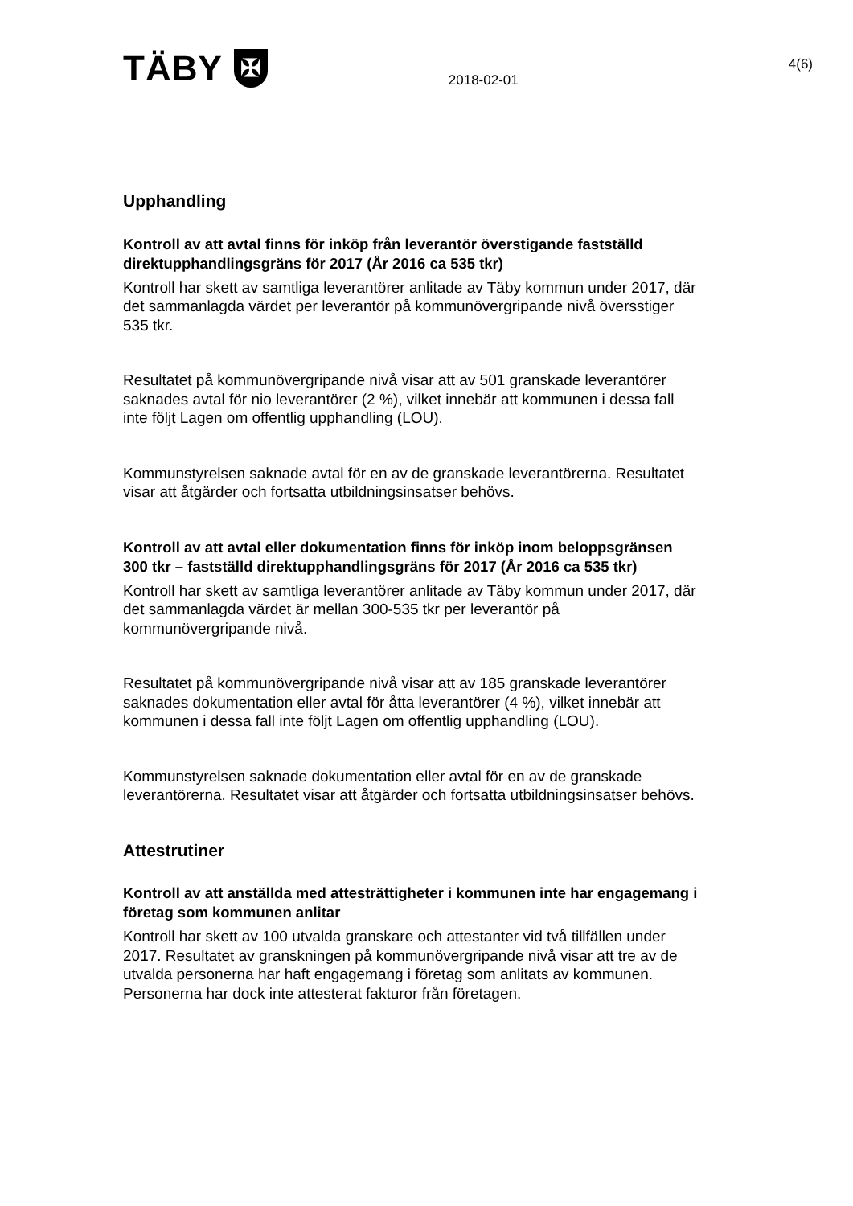TÄBY
✠
2018-02-01
4(6)
Upphandling
Kontroll av att avtal finns för inköp från leverantör överstigande fastställd direktupphandlingsgräns för 2017 (År 2016 ca 535 tkr)
Kontroll har skett av samtliga leverantörer anlitade av Täby kommun under 2017, där det sammanlagda värdet per leverantör på kommunövergripande nivå översstiger 535 tkr.
Resultatet på kommunövergripande nivå visar att av 501 granskade leverantörer saknades avtal för nio leverantörer (2 %), vilket innebär att kommunen i dessa fall inte följt Lagen om offentlig upphandling (LOU).
Kommunstyrelsen saknade avtal för en av de granskade leverantörerna. Resultatet visar att åtgärder och fortsatta utbildningsinsatser behövs.
Kontroll av att avtal eller dokumentation finns för inköp inom beloppsgränsen 300 tkr – fastställd direktupphandlingsgräns för 2017 (År 2016 ca 535 tkr)
Kontroll har skett av samtliga leverantörer anlitade av Täby kommun under 2017, där det sammanlagda värdet är mellan 300-535 tkr per leverantör på kommunövergripande nivå.
Resultatet på kommunövergripande nivå visar att av 185 granskade leverantörer saknades dokumentation eller avtal för åtta leverantörer (4 %), vilket innebär att kommunen i dessa fall inte följt Lagen om offentlig upphandling (LOU).
Kommunstyrelsen saknade dokumentation eller avtal för en av de granskade leverantörerna. Resultatet visar att åtgärder och fortsatta utbildningsinsatser behövs.
Attestrutiner
Kontroll av att anställda med attesträttigheter i kommunen inte har engagemang i företag som kommunen anlitar
Kontroll har skett av 100 utvalda granskare och attestanter vid två tillfällen under 2017. Resultatet av granskningen på kommunövergripande nivå visar att tre av de utvalda personerna har haft engagemang i företag som anlitats av kommunen. Personerna har dock inte attesterat fakturor från företagen.